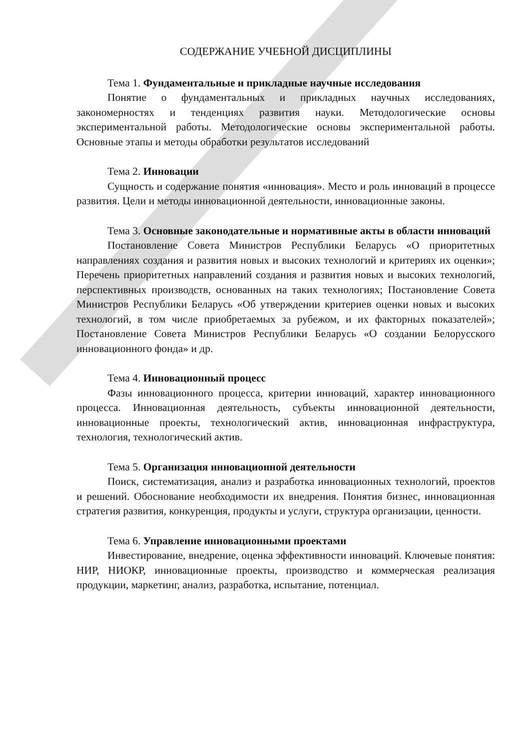СОДЕРЖАНИЕ УЧЕБНОЙ ДИСЦИПЛИНЫ
Тема 1. Фундаментальные и прикладные научные исследования
Понятие о фундаментальных и прикладных научных исследованиях, закономерностях и тенденциях развития науки. Методологические основы экспериментальной работы. Методологические основы экспериментальной работы. Основные этапы и методы обработки результатов исследований
Тема 2. Инновации
Сущность и содержание понятия «инновация». Место и роль инноваций в процессе развития. Цели и методы инновационной деятельности, инновационные законы.
Тема 3. Основные законодательные и нормативные акты в области инноваций
Постановление Совета Министров Республики Беларусь «О приоритетных направлениях создания и развития новых и высоких технологий и критериях их оценки»; Перечень приоритетных направлений создания и развития новых и высоких технологий, перспективных производств, основанных на таких технологиях; Постановление Совета Министров Республики Беларусь «Об утверждении критериев оценки новых и высоких технологий, в том числе приобретаемых за рубежом, и их факторных показателей»; Постановление Совета Министров Республики Беларусь «О создании Белорусского инновационного фонда» и др.
Тема 4. Инновационный процесс
Фазы инновационного процесса, критерии инноваций, характер инновационного процесса. Инновационная деятельность, субъекты инновационной деятельности, инновационные проекты, технологический актив, инновационная инфраструктура, технология, технологический актив.
Тема 5. Организация инновационной деятельности
Поиск, систематизация, анализ и разработка инновационных технологий, проектов и решений. Обоснование необходимости их внедрения. Понятия бизнес, инновационная стратегия развития, конкуренция, продукты и услуги, структура организации, ценности.
Тема 6. Управление инновационными проектами
Инвестирование, внедрение, оценка эффективности инноваций. Ключевые понятия: НИР, НИОКР, инновационные проекты, производство и коммерческая реализация продукции, маркетинг, анализ, разработка, испытание, потенциал.